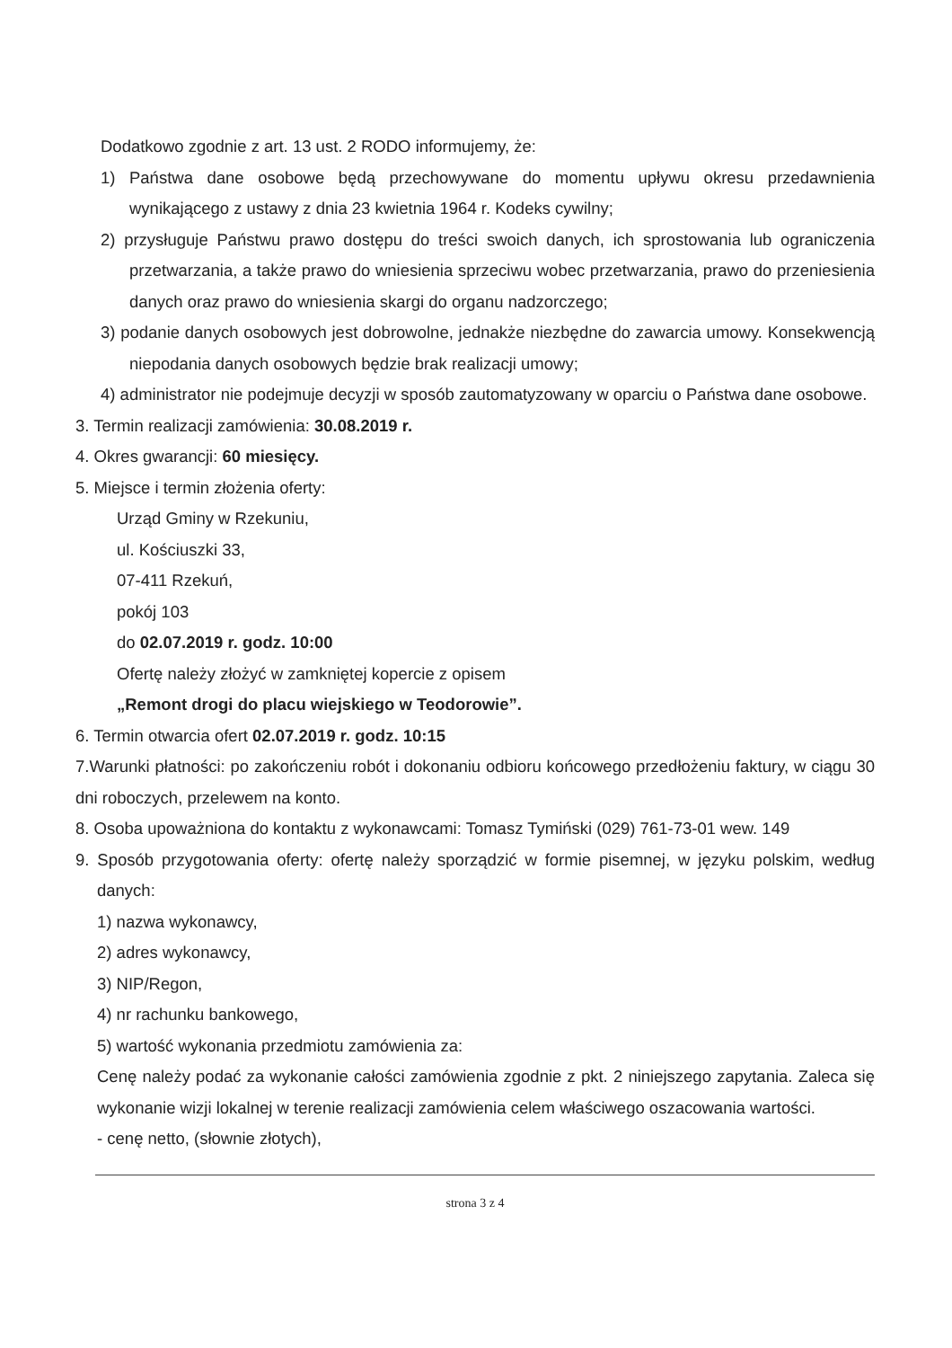Dodatkowo zgodnie z art. 13 ust. 2 RODO informujemy, że:
1) Państwa dane osobowe będą przechowywane do momentu upływu okresu przedawnienia wynikającego z ustawy z dnia 23 kwietnia 1964 r. Kodeks cywilny;
2) przysługuje Państwu prawo dostępu do treści swoich danych, ich sprostowania lub ograniczenia przetwarzania, a także prawo do wniesienia sprzeciwu wobec przetwarzania, prawo do przeniesienia danych oraz prawo do wniesienia skargi do organu nadzorczego;
3) podanie danych osobowych jest dobrowolne, jednakże niezbędne do zawarcia umowy. Konsekwencją niepodania danych osobowych będzie brak realizacji umowy;
4) administrator nie podejmuje decyzji w sposób zautomatyzowany w oparciu o Państwa dane osobowe.
3. Termin realizacji zamówienia: 30.08.2019 r.
4. Okres gwarancji: 60 miesięcy.
5. Miejsce i termin złożenia oferty:
Urząd Gminy w Rzekuniu,
ul. Kościuszki 33,
07-411 Rzekuń,
pokój 103
do 02.07.2019 r. godz. 10:00
Ofertę należy złożyć w zamkniętej kopercie z opisem
„Remont drogi do placu wiejskiego w Teodorowie”.
6. Termin otwarcia ofert 02.07.2019 r. godz. 10:15
7.Warunki płatności: po zakończeniu robót i dokonaniu odbioru końcowego przedłożeniu faktury, w ciągu 30 dni roboczych, przelewem na konto.
8. Osoba upoważniona do kontaktu z wykonawcami: Tomasz Tymiński (029) 761-73-01 wew. 149
9. Sposób przygotowania oferty: ofertę należy sporządzić w formie pisemnej, w języku polskim, według danych:
1) nazwa wykonawcy,
2) adres wykonawcy,
3) NIP/Regon,
4) nr rachunku bankowego,
5) wartość wykonania przedmiotu zamówienia za:
Cenę należy podać za wykonanie całości zamówienia zgodnie z pkt. 2 niniejszego zapytania. Zaleca się wykonanie wizji lokalnej w terenie realizacji zamówienia celem właściwego oszacowania wartości.
- cenę netto, (słownie złotych),
strona 3 z 4